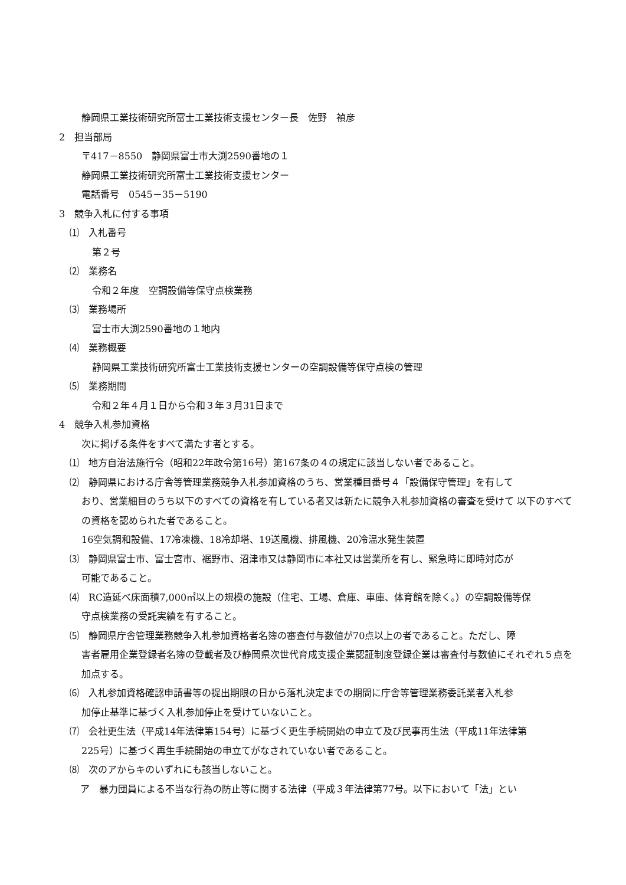静岡県工業技術研究所富士工業技術支援センター長　佐野　禎彦
2　担当部局
〒417－8550　静岡県富士市大渕2590番地の１
静岡県工業技術研究所富士工業技術支援センター
電話番号　0545－35－5190
3　競争入札に付する事項
⑴　入札番号
第２号
⑵　業務名
令和２年度　空調設備等保守点検業務
⑶　業務場所
富士市大渕2590番地の１地内
⑷　業務概要
静岡県工業技術研究所富士工業技術支援センターの空調設備等保守点検の管理
⑸　業務期間
令和２年４月１日から令和３年３月31日まで
4　競争入札参加資格
次に掲げる条件をすべて満たす者とする。
⑴　地方自治法施行令（昭和22年政令第16号）第167条の４の規定に該当しない者であること。
⑵　静岡県における庁舎等管理業務競争入札参加資格のうち、営業種目番号４「設備保守管理」を有して
おり、営業細目のうち以下のすべての資格を有している者又は新たに競争入札参加資格の審査を受けて 以下のすべての資格を認められた者であること。
16空気調和設備、17冷凍機、18冷却塔、19送風機、排風機、20冷温水発生装置
⑶　静岡県富士市、富士宮市、裾野市、沼津市又は静岡市に本社又は営業所を有し、緊急時に即時対応が
可能であること。
⑷　RC造延べ床面積7,000㎡以上の規模の施設（住宅、工場、倉庫、車庫、体育館を除く。）の空調設備等保
守点検業務の受託実績を有すること。
⑸　静岡県庁舎管理業務競争入札参加資格者名簿の審査付与数値が70点以上の者であること。ただし、障
害者雇用企業登録者名簿の登載者及び静岡県次世代育成支援企業認証制度登録企業は審査付与数値にそれぞれ５点を加点する。
⑹　入札参加資格確認申請書等の提出期限の日から落札決定までの期間に庁舎等管理業務委託業者入札参
加停止基準に基づく入札参加停止を受けていないこと。
⑺　会社更生法（平成14年法律第154号）に基づく更生手続開始の申立て及び民事再生法（平成11年法律第
225号）に基づく再生手続開始の申立てがなされていない者であること。
⑻　次のアからキのいずれにも該当しないこと。
ア　暴力団員による不当な行為の防止等に関する法律（平成３年法律第77号。以下において「法」とい